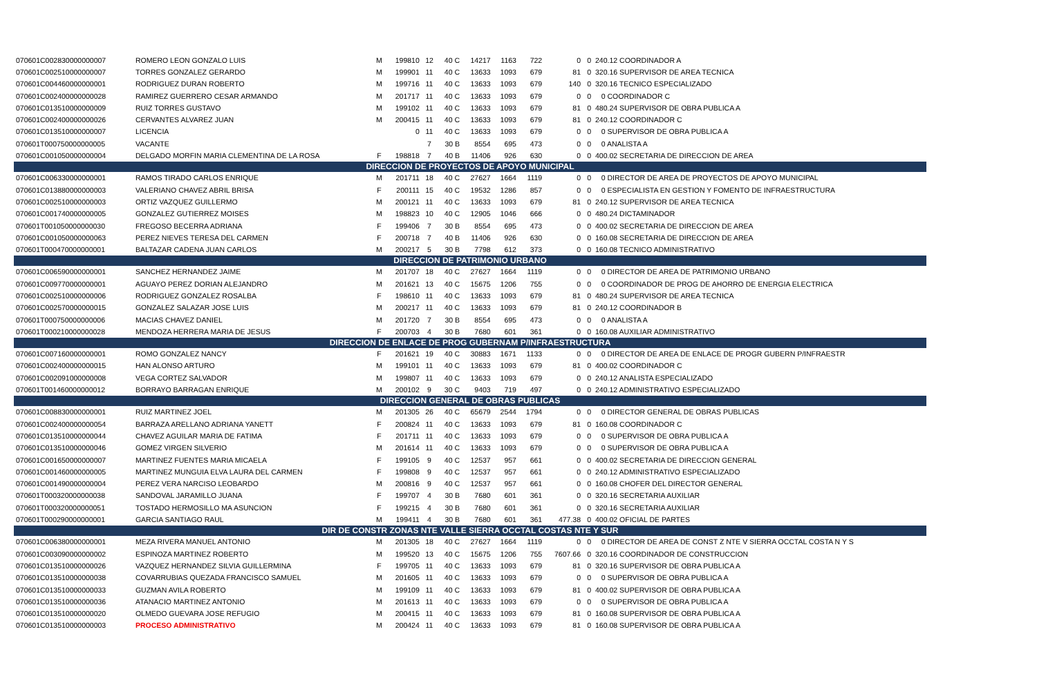| 070601C002830000000007 | ROMERO LEON GONZALO LUIS | M | 199810 | 12 | 40 C | 14217 | 1163 | 722 | 0 | 0 | 240.12 COORDINADOR A |
| 070601C002510000000007 | TORRES GONZALEZ GERARDO | M | 199901 | 11 | 40 C | 13633 | 1093 | 679 | 81 | 0 | 320.16 SUPERVISOR DE AREA TECNICA |
| 070601C004460000000001 | RODRIGUEZ DURAN ROBERTO | M | 199716 | 11 | 40 C | 13633 | 1093 | 679 | 140 | 0 | 320.16 TECNICO ESPECIALIZADO |
| 070601C002400000000028 | RAMIREZ GUERRERO CESAR ARMANDO | M | 201717 | 11 | 40 C | 13633 | 1093 | 679 | 0 | 0 | 0 COORDINADOR C |
| 070601C013510000000009 | RUIZ TORRES GUSTAVO | M | 199102 | 11 | 40 C | 13633 | 1093 | 679 | 81 | 0 | 480.24 SUPERVISOR DE OBRA PUBLICA A |
| 070601C002400000000026 | CERVANTES ALVAREZ JUAN | M | 200415 | 11 | 40 C | 13633 | 1093 | 679 | 81 | 0 | 240.12 COORDINADOR C |
| 070601C013510000000007 | LICENCIA | | 0 | 11 | 40 C | 13633 | 1093 | 679 | 0 | 0 | 0 SUPERVISOR DE OBRA PUBLICA A |
| 070601T000750000000005 | VACANTE | | | 7 | 30 B | 8554 | 695 | 473 | 0 | 0 | 0 ANALISTA A |
| 070601C001050000000004 | DELGADO MORFIN MARIA CLEMENTINA DE LA ROSA | F | 198818 | 7 | 40 B | 11406 | 926 | 630 | 0 | 0 | 400.02 SECRETARIA DE DIRECCION DE AREA |
| DIRECCION DE PROYECTOS DE APOYO MUNICIPAL | | | | | | | | | | | |
| 070601C006330000000001 | RAMOS TIRADO CARLOS ENRIQUE | M | 201711 | 18 | 40 C | 27627 | 1664 | 1119 | 0 | 0 | 0 DIRECTOR DE AREA DE PROYECTOS DE APOYO MUNICIPAL |
| 070601C013880000000003 | VALERIANO CHAVEZ ABRIL BRISA | F | 200111 | 15 | 40 C | 19532 | 1286 | 857 | 0 | 0 | 0 ESPECIALISTA EN GESTION Y FOMENTO DE INFRAESTRUCTURA |
| 070601C002510000000003 | ORTIZ VAZQUEZ GUILLERMO | M | 200121 | 11 | 40 C | 13633 | 1093 | 679 | 81 | 0 | 240.12 SUPERVISOR DE AREA TECNICA |
| 070601C001740000000005 | GONZALEZ GUTIERREZ MOISES | M | 198823 | 10 | 40 C | 12905 | 1046 | 666 | 0 | 0 | 480.24 DICTAMINADOR |
| 070601T001050000000030 | FREGOSO BECERRA ADRIANA | F | 199406 | 7 | 30 B | 8554 | 695 | 473 | 0 | 0 | 400.02 SECRETARIA DE DIRECCION DE AREA |
| 070601C001050000000063 | PEREZ NIEVES TERESA DEL CARMEN | F | 200718 | 7 | 40 B | 11406 | 926 | 630 | 0 | 0 | 160.08 SECRETARIA DE DIRECCION DE AREA |
| 070601T000470000000001 | BALTAZAR CADENA JUAN CARLOS | M | 200217 | 5 | 30 B | 7798 | 612 | 373 | 0 | 0 | 160.08 TECNICO ADMINISTRATIVO |
| DIRECCION DE PATRIMONIO URBANO | | | | | | | | | | | |
| 070601C006590000000001 | SANCHEZ HERNANDEZ JAIME | M | 201707 | 18 | 40 C | 27627 | 1664 | 1119 | 0 | 0 | 0 DIRECTOR DE AREA DE PATRIMONIO URBANO |
| 070601C009770000000001 | AGUAYO PEREZ DORIAN ALEJANDRO | M | 201621 | 13 | 40 C | 15675 | 1206 | 755 | 0 | 0 | 0 COORDINADOR DE PROG DE AHORRO DE ENERGIA ELECTRICA |
| 070601C002510000000006 | RODRIGUEZ GONZALEZ ROSALBA | F | 198610 | 11 | 40 C | 13633 | 1093 | 679 | 81 | 0 | 480.24 SUPERVISOR DE AREA TECNICA |
| 070601C002570000000015 | GONZALEZ SALAZAR JOSE LUIS | M | 200217 | 11 | 40 C | 13633 | 1093 | 679 | 81 | 0 | 240.12 COORDINADOR B |
| 070601T000750000000006 | MACIAS CHAVEZ DANIEL | M | 201720 | 7 | 30 B | 8554 | 695 | 473 | 0 | 0 | 0 ANALISTA A |
| 070601T000210000000028 | MENDOZA HERRERA MARIA DE JESUS | F | 200703 | 4 | 30 B | 7680 | 601 | 361 | 0 | 0 | 160.08 AUXILIAR ADMINISTRATIVO |
| DIRECCION DE ENLACE DE PROG GUBERNAM P/INFRAESTRUCTURA | | | | | | | | | | | |
| 070601C007160000000001 | ROMO GONZALEZ NANCY | F | 201621 | 19 | 40 C | 30883 | 1671 | 1133 | 0 | 0 | 0 DIRECTOR DE AREA DE ENLACE DE PROGR GUBERN P/INFRAESTR |
| 070601C002400000000015 | HAN ALONSO ARTURO | M | 199101 | 11 | 40 C | 13633 | 1093 | 679 | 81 | 0 | 400.02 COORDINADOR C |
| 070601C002091000000008 | VEGA CORTEZ SALVADOR | M | 199807 | 11 | 40 C | 13633 | 1093 | 679 | 0 | 0 | 240.12 ANALISTA ESPECIALIZADO |
| 070601T001460000000012 | BORRAYO BARRAGAN ENRIQUE | M | 200102 | 9 | 30 C | 9403 | 719 | 497 | 0 | 0 | 240.12 ADMINISTRATIVO ESPECIALIZADO |
| DIRECCION GENERAL DE OBRAS PUBLICAS | | | | | | | | | | | |
| 070601C008830000000001 | RUIZ MARTINEZ JOEL | M | 201305 | 26 | 40 C | 65679 | 2544 | 1794 | 0 | 0 | 0 DIRECTOR GENERAL DE OBRAS PUBLICAS |
| 070601C002400000000054 | BARRAZA ARELLANO ADRIANA YANETT | F | 200824 | 11 | 40 C | 13633 | 1093 | 679 | 81 | 0 | 160.08 COORDINADOR C |
| 070601C013510000000044 | CHAVEZ AGUILAR MARIA DE FATIMA | F | 201711 | 11 | 40 C | 13633 | 1093 | 679 | 0 | 0 | 0 SUPERVISOR DE OBRA PUBLICA A |
| 070601C013510000000046 | GOMEZ VIRGEN SILVERIO | M | 201614 | 11 | 40 C | 13633 | 1093 | 679 | 0 | 0 | 0 SUPERVISOR DE OBRA PUBLICA A |
| 070601C001650000000007 | MARTINEZ FUENTES MARIA MICAELA | F | 199105 | 9 | 40 C | 12537 | 957 | 661 | 0 | 0 | 400.02 SECRETARIA DE DIRECCION GENERAL |
| 070601C001460000000005 | MARTINEZ MUNGUIA ELVA LAURA DEL CARMEN | F | 199808 | 9 | 40 C | 12537 | 957 | 661 | 0 | 0 | 240.12 ADMINISTRATIVO ESPECIALIZADO |
| 070601C001490000000004 | PEREZ VERA NARCISO LEOBARDO | M | 200816 | 9 | 40 C | 12537 | 957 | 661 | 0 | 0 | 160.08 CHOFER DEL DIRECTOR GENERAL |
| 070601T000320000000038 | SANDOVAL JARAMILLO JUANA | F | 199707 | 4 | 30 B | 7680 | 601 | 361 | 0 | 0 | 320.16 SECRETARIA AUXILIAR |
| 070601T000320000000051 | TOSTADO HERMOSILLO MA ASUNCION | F | 199215 | 4 | 30 B | 7680 | 601 | 361 | 0 | 0 | 320.16 SECRETARIA AUXILIAR |
| 070601T000290000000001 | GARCIA SANTIAGO RAUL | M | 199411 | 4 | 30 B | 7680 | 601 | 361 | 477.38 | 0 | 400.02 OFICIAL DE PARTES |
| DIR DE CONSTR ZONAS NTE VALLE SIERRA OCCTAL COSTAS NTE Y SUR | | | | | | | | | | | |
| 070601C006380000000001 | MEZA RIVERA MANUEL ANTONIO | M | 201305 | 18 | 40 C | 27627 | 1664 | 1119 | 0 | 0 | 0 DIRECTOR DE AREA DE CONST Z NTE V SIERRA OCCTAL COSTA N Y S |
| 070601C003090000000002 | ESPINOZA MARTINEZ ROBERTO | M | 199520 | 13 | 40 C | 15675 | 1206 | 755 | 7607.66 | 0 | 320.16 COORDINADOR DE CONSTRUCCION |
| 070601C013510000000026 | VAZQUEZ HERNANDEZ SILVIA GUILLERMINA | F | 199705 | 11 | 40 C | 13633 | 1093 | 679 | 81 | 0 | 320.16 SUPERVISOR DE OBRA PUBLICA A |
| 070601C013510000000038 | COVARRUBIAS QUEZADA FRANCISCO SAMUEL | M | 201605 | 11 | 40 C | 13633 | 1093 | 679 | 0 | 0 | 0 SUPERVISOR DE OBRA PUBLICA A |
| 070601C013510000000033 | GUZMAN AVILA ROBERTO | M | 199109 | 11 | 40 C | 13633 | 1093 | 679 | 81 | 0 | 400.02 SUPERVISOR DE OBRA PUBLICA A |
| 070601C013510000000036 | ATANACIO MARTINEZ ANTONIO | M | 201613 | 11 | 40 C | 13633 | 1093 | 679 | 0 | 0 | 0 SUPERVISOR DE OBRA PUBLICA A |
| 070601C013510000000020 | OLMEDO GUEVARA JOSE REFUGIO | M | 200415 | 11 | 40 C | 13633 | 1093 | 679 | 81 | 0 | 160.08 SUPERVISOR DE OBRA PUBLICA A |
| 070601C013510000000003 | PROCESO ADMINISTRATIVO | M | 200424 | 11 | 40 C | 13633 | 1093 | 679 | 81 | 0 | 160.08 SUPERVISOR DE OBRA PUBLICA A |